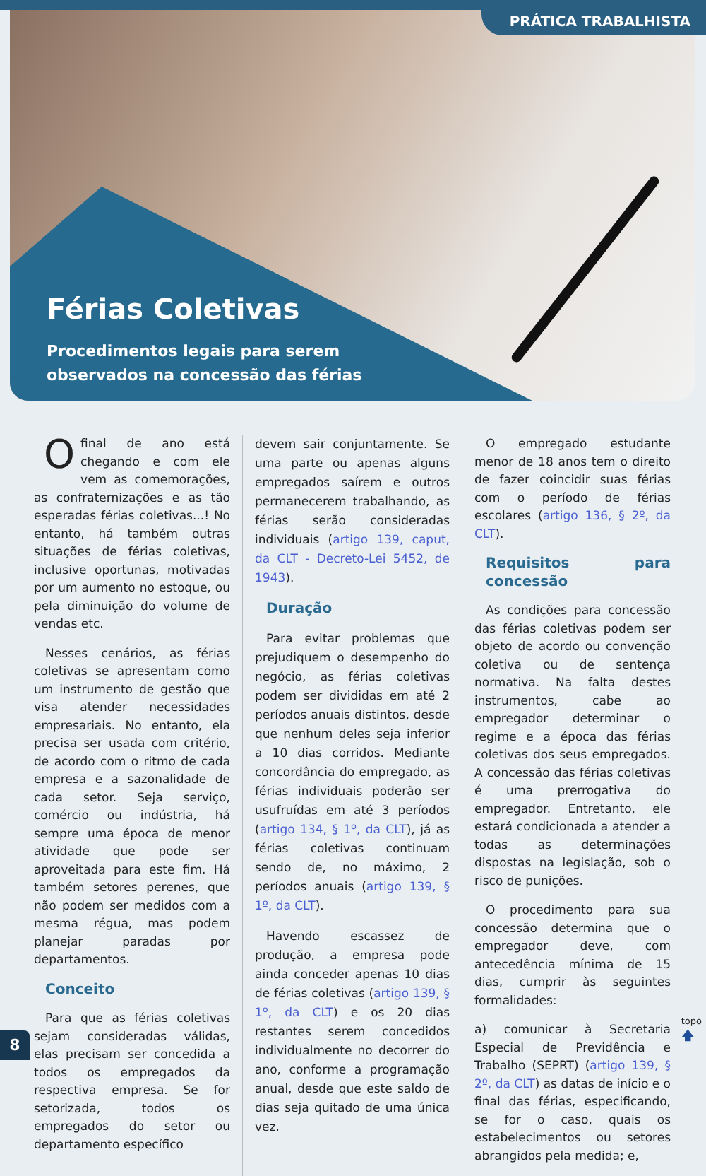Férias Coletivas
Procedimentos legais para serem
observados na concessão das férias
PRÁTICA TRABALHISTA
Ofinal de ano está chegando e com ele vem as comemorações, as confraternizações e as tão esperadas férias coletivas...! No entanto, há também outras situações de férias coletivas, inclusive oportunas, motivadas por um aumento no estoque, ou pela diminuição do volume de vendas etc.
Nesses cenários, as férias coletivas se apresentam como um instrumento de gestão que visa atender necessidades empresariais. No entanto, ela precisa ser usada com critério, de acordo com o ritmo de cada empresa e a sazonalidade de cada setor. Seja serviço, comércio ou indústria, há sempre uma época de menor atividade que pode ser aproveitada para este fim. Há também setores perenes, que não podem ser medidos com a mesma régua, mas podem planejar paradas por departamentos.
Conceito
Para que as férias coletivas sejam consideradas válidas, elas precisam ser concedida a todos os empregados da respectiva empresa. Se for setorizada, todos os empregados do setor ou departamento específico
devem sair conjuntamente. Se uma parte ou apenas alguns empregados saírem e outros permanecerem trabalhando, as férias serão consideradas individuais (artigo 139, caput, da CLT - Decreto-Lei 5452, de 1943).
Duração
Para evitar problemas que prejudiquem o desempenho do negócio, as férias coletivas podem ser divididas em até 2 períodos anuais distintos, desde que nenhum deles seja inferior a 10 dias corridos. Mediante concordância do empregado, as férias individuais poderão ser usufruídas em até 3 períodos (artigo 134, § 1º, da CLT), já as férias coletivas continuam sendo de, no máximo, 2 períodos anuais (artigo 139, § 1º, da CLT).
Havendo escassez de produção, a empresa pode ainda conceder apenas 10 dias de férias coletivas (artigo 139, § 1º, da CLT) e os 20 dias restantes serem concedidos individualmente no decorrer do ano, conforme a programação anual, desde que este saldo de dias seja quitado de uma única vez.
O empregado estudante menor de 18 anos tem o direito de fazer coincidir suas férias com o período de férias escolares (artigo 136, § 2º, da CLT).
Requisitos para concessão
As condições para concessão das férias coletivas podem ser objeto de acordo ou convenção coletiva ou de sentença normativa. Na falta destes instrumentos, cabe ao empregador determinar o regime e a época das férias coletivas dos seus empregados. A concessão das férias coletivas é uma prerrogativa do empregador. Entretanto, ele estará condicionada a atender a todas as determinações dispostas na legislação, sob o risco de punições.
O procedimento para sua concessão determina que o empregador deve, com antecedência mínima de 15 dias, cumprir às seguintes formalidades:
a) comunicar à Secretaria Especial de Previdência e Trabalho (SEPRT) (artigo 139, § 2º, da CLT) as datas de início e o final das férias, especificando, se for o caso, quais os estabelecimentos ou setores abrangidos pela medida; e,
8
topo
🡅